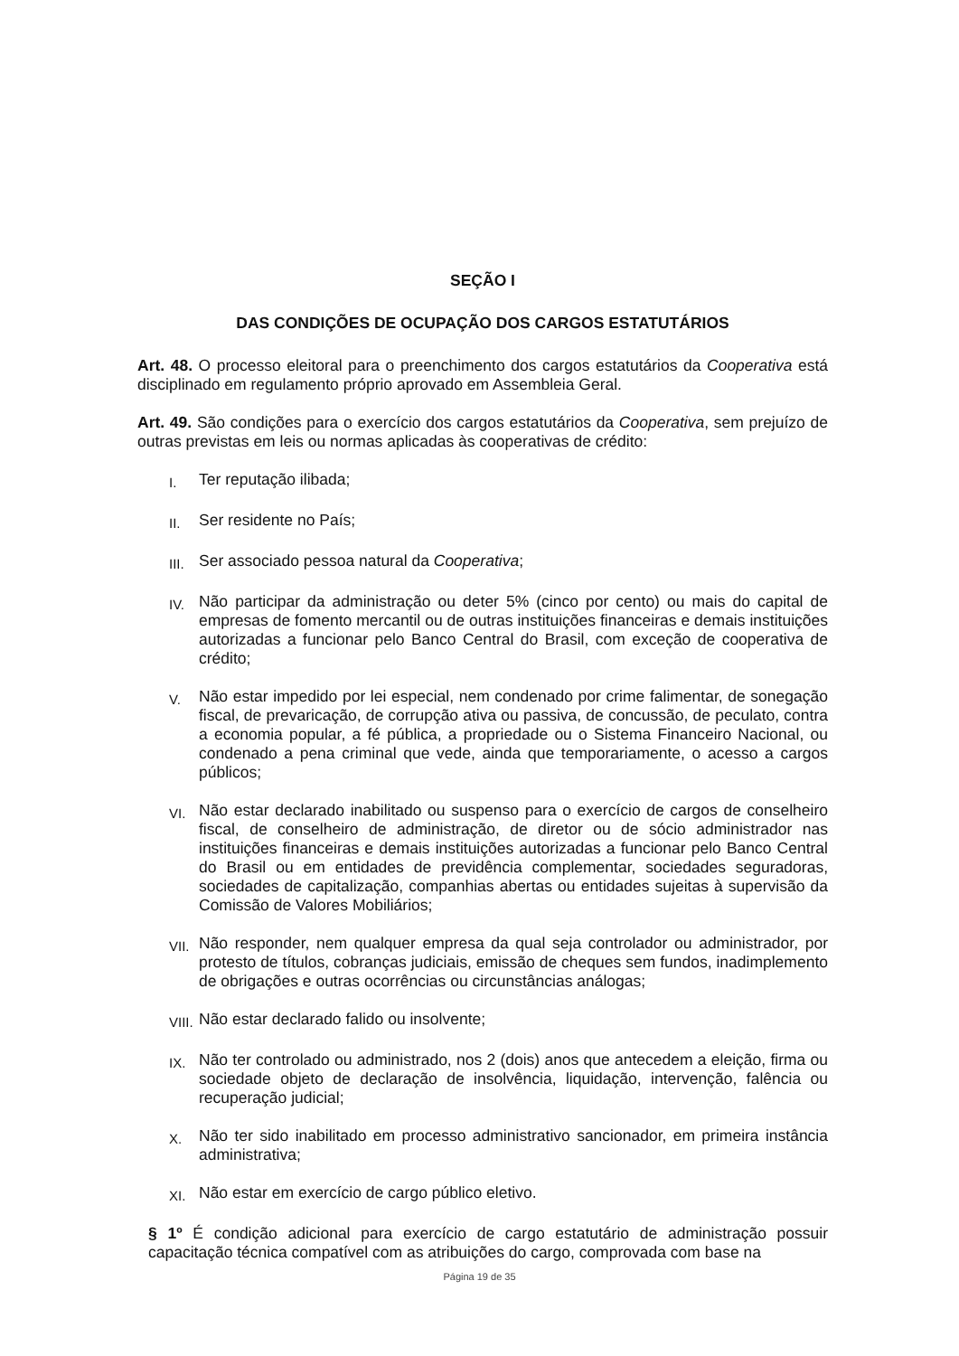SEÇÃO I
DAS CONDIÇÕES DE OCUPAÇÃO DOS CARGOS ESTATUTÁRIOS
Art. 48. O processo eleitoral para o preenchimento dos cargos estatutários da Cooperativa está disciplinado em regulamento próprio aprovado em Assembleia Geral.
Art. 49. São condições para o exercício dos cargos estatutários da Cooperativa, sem prejuízo de outras previstas em leis ou normas aplicadas às cooperativas de crédito:
I. Ter reputação ilibada;
II. Ser residente no País;
III. Ser associado pessoa natural da Cooperativa;
IV. Não participar da administração ou deter 5% (cinco por cento) ou mais do capital de empresas de fomento mercantil ou de outras instituições financeiras e demais instituições autorizadas a funcionar pelo Banco Central do Brasil, com exceção de cooperativa de crédito;
V. Não estar impedido por lei especial, nem condenado por crime falimentar, de sonegação fiscal, de prevaricação, de corrupção ativa ou passiva, de concussão, de peculato, contra a economia popular, a fé pública, a propriedade ou o Sistema Financeiro Nacional, ou condenado a pena criminal que vede, ainda que temporariamente, o acesso a cargos públicos;
VI. Não estar declarado inabilitado ou suspenso para o exercício de cargos de conselheiro fiscal, de conselheiro de administração, de diretor ou de sócio administrador nas instituições financeiras e demais instituições autorizadas a funcionar pelo Banco Central do Brasil ou em entidades de previdência complementar, sociedades seguradoras, sociedades de capitalização, companhias abertas ou entidades sujeitas à supervisão da Comissão de Valores Mobiliários;
VII. Não responder, nem qualquer empresa da qual seja controlador ou administrador, por protesto de títulos, cobranças judiciais, emissão de cheques sem fundos, inadimplemento de obrigações e outras ocorrências ou circunstâncias análogas;
VIII. Não estar declarado falido ou insolvente;
IX. Não ter controlado ou administrado, nos 2 (dois) anos que antecedem a eleição, firma ou sociedade objeto de declaração de insolvência, liquidação, intervenção, falência ou recuperação judicial;
X. Não ter sido inabilitado em processo administrativo sancionador, em primeira instância administrativa;
XI. Não estar em exercício de cargo público eletivo.
§ 1º É condição adicional para exercício de cargo estatutário de administração possuir capacitação técnica compatível com as atribuições do cargo, comprovada com base na
Página 19 de 35